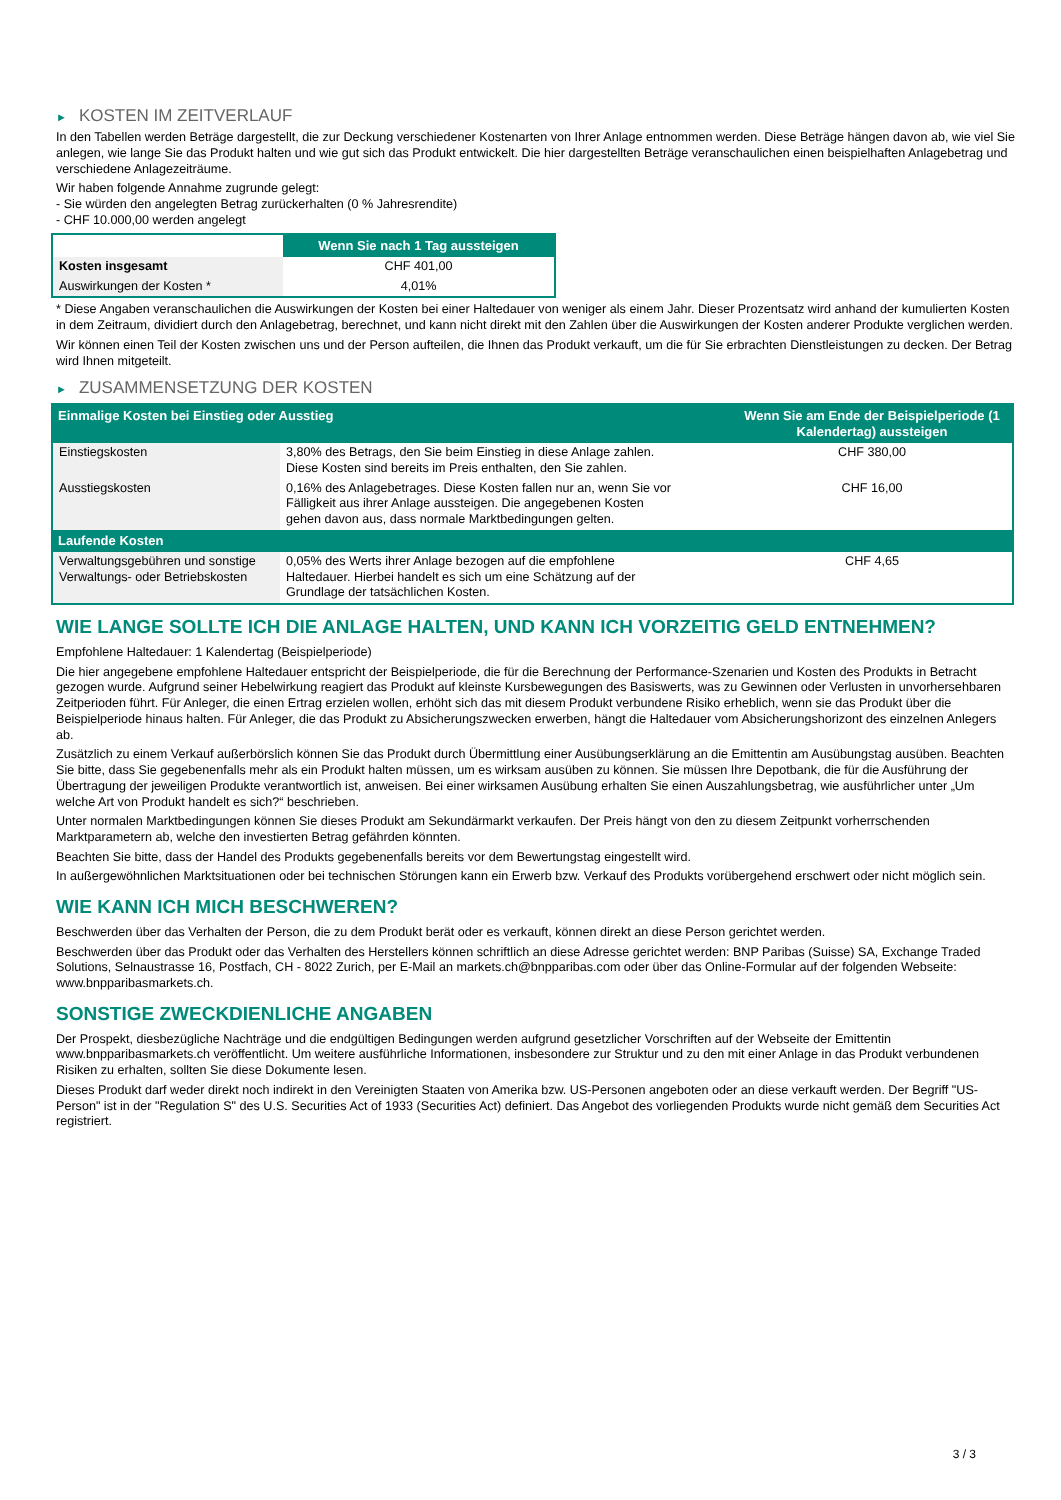► KOSTEN IM ZEITVERLAUF
In den Tabellen werden Beträge dargestellt, die zur Deckung verschiedener Kostenarten von Ihrer Anlage entnommen werden. Diese Beträge hängen davon ab, wie viel Sie anlegen, wie lange Sie das Produkt halten und wie gut sich das Produkt entwickelt. Die hier dargestellten Beträge veranschaulichen einen beispielhaften Anlagebetrag und verschiedene Anlagezeiträume.
Wir haben folgende Annahme zugrunde gelegt:
- Sie würden den angelegten Betrag zurückerhalten (0 % Jahresrendite)
- CHF 10.000,00 werden angelegt
| | Wenn Sie nach 1 Tag aussteigen |
| --- | --- |
| Kosten insgesamt | CHF 401,00 |
| Auswirkungen der Kosten * | 4,01% |
* Diese Angaben veranschaulichen die Auswirkungen der Kosten bei einer Haltedauer von weniger als einem Jahr. Dieser Prozentsatz wird anhand der kumulierten Kosten in dem Zeitraum, dividiert durch den Anlagebetrag, berechnet, und kann nicht direkt mit den Zahlen über die Auswirkungen der Kosten anderer Produkte verglichen werden.
Wir können einen Teil der Kosten zwischen uns und der Person aufteilen, die Ihnen das Produkt verkauft, um die für Sie erbrachten Dienstleistungen zu decken. Der Betrag wird Ihnen mitgeteilt.
► ZUSAMMENSETZUNG DER KOSTEN
| Einmalige Kosten bei Einstieg oder Ausstieg | | Wenn Sie am Ende der Beispielperiode (1 Kalendertag) aussteigen |
| --- | --- | --- |
| Einstiegskosten | 3,80% des Betrags, den Sie beim Einstieg in diese Anlage zahlen. Diese Kosten sind bereits im Preis enthalten, den Sie zahlen. | CHF 380,00 |
| Ausstiegskosten | 0,16% des Anlagebetrages. Diese Kosten fallen nur an, wenn Sie vor Fälligkeit aus ihrer Anlage aussteigen. Die angegebenen Kosten gehen davon aus, dass normale Marktbedingungen gelten. | CHF 16,00 |
| Laufende Kosten | | |
| Verwaltungsgebühren und sonstige Verwaltungs- oder Betriebskosten | 0,05% des Werts ihrer Anlage bezogen auf die empfohlene Haltedauer. Hierbei handelt es sich um eine Schätzung auf der Grundlage der tatsächlichen Kosten. | CHF 4,65 |
WIE LANGE SOLLTE ICH DIE ANLAGE HALTEN, UND KANN ICH VORZEITIG GELD ENTNEHMEN?
Empfohlene Haltedauer: 1 Kalendertag (Beispielperiode)
Die hier angegebene empfohlene Haltedauer entspricht der Beispielperiode, die für die Berechnung der Performance-Szenarien und Kosten des Produkts in Betracht gezogen wurde. Aufgrund seiner Hebelwirkung reagiert das Produkt auf kleinste Kursbewegungen des Basiswerts, was zu Gewinnen oder Verlusten in unvorhersehbaren Zeitperioden führt. Für Anleger, die einen Ertrag erzielen wollen, erhöht sich das mit diesem Produkt verbundene Risiko erheblich, wenn sie das Produkt über die Beispielperiode hinaus halten. Für Anleger, die das Produkt zu Absicherungszwecken erwerben, hängt die Haltedauer vom Absicherungshorizont des einzelnen Anlegers ab.
Zusätzlich zu einem Verkauf außerbörslich können Sie das Produkt durch Übermittlung einer Ausübungserklärung an die Emittentin am Ausübungstag ausüben. Beachten Sie bitte, dass Sie gegebenenfalls mehr als ein Produkt halten müssen, um es wirksam ausüben zu können. Sie müssen Ihre Depotbank, die für die Ausführung der Übertragung der jeweiligen Produkte verantwortlich ist, anweisen. Bei einer wirksamen Ausübung erhalten Sie einen Auszahlungsbetrag, wie ausführlicher unter „Um welche Art von Produkt handelt es sich?“ beschrieben.
Unter normalen Marktbedingungen können Sie dieses Produkt am Sekundärmarkt verkaufen. Der Preis hängt von den zu diesem Zeitpunkt vorherrschenden Marktparametern ab, welche den investierten Betrag gefährden könnten.
Beachten Sie bitte, dass der Handel des Produkts gegebenenfalls bereits vor dem Bewertungstag eingestellt wird.
In außergewöhnlichen Marktsituationen oder bei technischen Störungen kann ein Erwerb bzw. Verkauf des Produkts vorübergehend erschwert oder nicht möglich sein.
WIE KANN ICH MICH BESCHWEREN?
Beschwerden über das Verhalten der Person, die zu dem Produkt berät oder es verkauft, können direkt an diese Person gerichtet werden.
Beschwerden über das Produkt oder das Verhalten des Herstellers können schriftlich an diese Adresse gerichtet werden: BNP Paribas (Suisse) SA, Exchange Traded Solutions, Selnaustrasse 16, Postfach, CH - 8022 Zurich, per E-Mail an markets.ch@bnpparibas.com oder über das Online-Formular auf der folgenden Webseite: www.bnpparibasmarkets.ch.
SONSTIGE ZWECKDIENLICHE ANGABEN
Der Prospekt, diesbezügliche Nachträge und die endgültigen Bedingungen werden aufgrund gesetzlicher Vorschriften auf der Webseite der Emittentin www.bnpparibasmarkets.ch veröffentlicht. Um weitere ausführliche Informationen, insbesondere zur Struktur und zu den mit einer Anlage in das Produkt verbundenen Risiken zu erhalten, sollten Sie diese Dokumente lesen.
Dieses Produkt darf weder direkt noch indirekt in den Vereinigten Staaten von Amerika bzw. US-Personen angeboten oder an diese verkauft werden. Der Begriff "US-Person" ist in der "Regulation S" des U.S. Securities Act of 1933 (Securities Act) definiert. Das Angebot des vorliegenden Produkts wurde nicht gemäß dem Securities Act registriert.
3 / 3